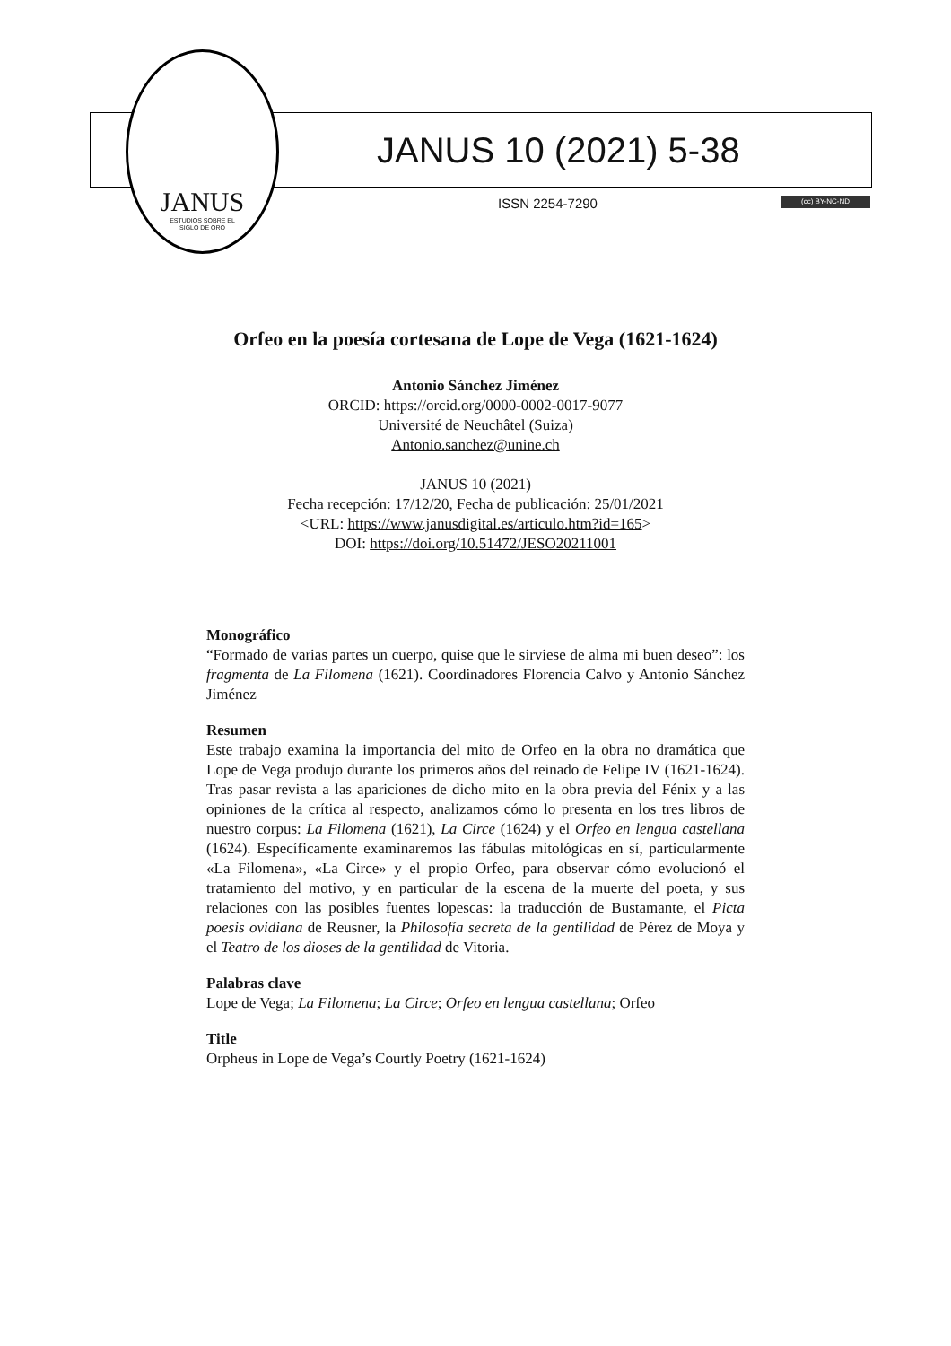JANUS
ESTUDIOS SOBRE EL
SIGLO DE ORO
JANUS 10 (2021) 5-38
ISSN 2254-7290 (cc) BY-NC-ND
Orfeo en la poesía cortesana de Lope de Vega (1621-1624)
Antonio Sánchez Jiménez
ORCID: https://orcid.org/0000-0002-0017-9077
Université de Neuchâtel (Suiza)
Antonio.sanchez@unine.ch
JANUS 10 (2021)
Fecha recepción: 17/12/20, Fecha de publicación: 25/01/2021
<URL: https://www.janusdigital.es/articulo.htm?id=165>
DOI: https://doi.org/10.51472/JESO20211001
Monográfico
“Formado de varias partes un cuerpo, quise que le sirviese de alma mi buen deseo”: los fragmenta de La Filomena (1621). Coordinadores Florencia Calvo y Antonio Sánchez Jiménez
Resumen
Este trabajo examina la importancia del mito de Orfeo en la obra no dramática que Lope de Vega produjo durante los primeros años del reinado de Felipe IV (1621-1624). Tras pasar revista a las apariciones de dicho mito en la obra previa del Fénix y a las opiniones de la crítica al respecto, analizamos cómo lo presenta en los tres libros de nuestro corpus: La Filomena (1621), La Circe (1624) y el Orfeo en lengua castellana (1624). Específicamente examinaremos las fábulas mitológicas en sí, particularmente «La Filomena», «La Circe» y el propio Orfeo, para observar cómo evolucionó el tratamiento del motivo, y en particular de la escena de la muerte del poeta, y sus relaciones con las posibles fuentes lopescas: la traducción de Bustamante, el Picta poesis ovidiana de Reusner, la Philosofía secreta de la gentilidad de Pérez de Moya y el Teatro de los dioses de la gentilidad de Vitoria.
Palabras clave
Lope de Vega; La Filomena; La Circe; Orfeo en lengua castellana; Orfeo
Title
Orpheus in Lope de Vega’s Courtly Poetry (1621-1624)